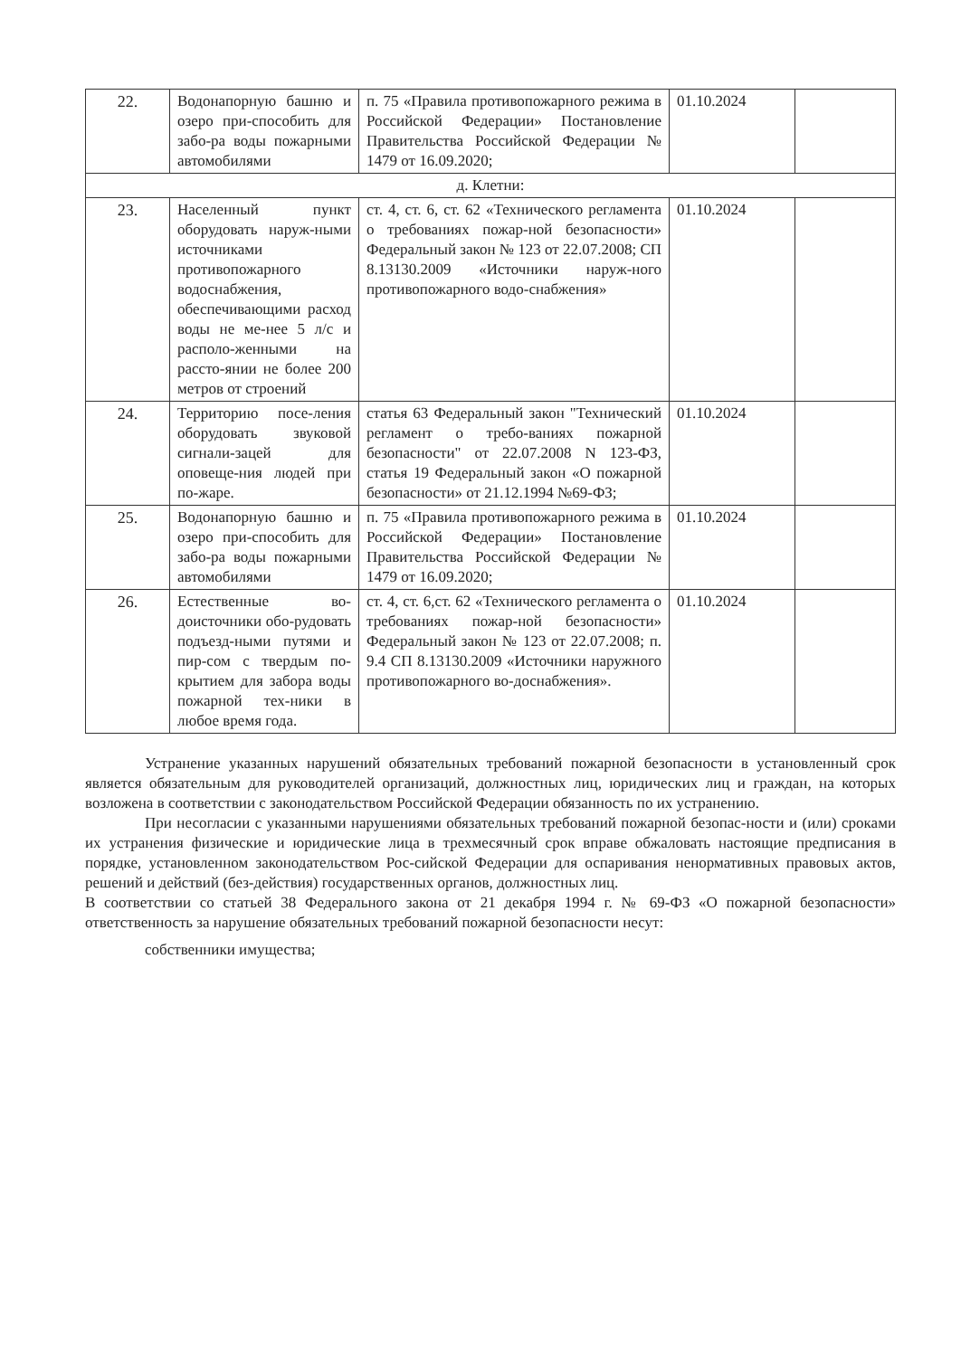| 22. | Водонапорную башню и озеро при-способить для забо-ра воды пожарными автомобилями | п. 75 «Правила противопожарного режима в Российской Федерации» Постановление Правительства Российской Федерации № 1479 от 16.09.2020; | 01.10.2024 | |
| д. Клетни: | | | | |
| 23. | Населенный пункт оборудовать наруж-ными источниками противопожарного водоснабжения, обеспечивающими расход воды не ме-нее 5 л/с и располо-женными на рассто-янии не более 200 метров от строений | ст. 4, ст. 6, ст. 62 «Технического регламента о требованиях пожар-ной безопасности» Федеральный закон № 123 от 22.07.2008; СП 8.13130.2009 «Источники наруж-ного противопожарного водо-снабжения» | 01.10.2024 | |
| 24. | Территорию посе-ления оборудовать звуковой сигнали-зацей для оповеще-ния людей при по-жаре. | статья 63 Федеральный закон "Технический регламент о требо-ваниях пожарной безопасности" от 22.07.2008 N 123-ФЗ, статья 19 Федеральный закон «О пожарной безопасности» от 21.12.1994 №69-ФЗ; | 01.10.2024 | |
| 25. | Водонапорную башню и озеро при-способить для забо-ра воды пожарными автомобилями | п. 75 «Правила противопожарного режима в Российской Федерации» Постановление Правительства Российской Федерации № 1479 от 16.09.2020; | 01.10.2024 | |
| 26. | Естественные во-доисточники обо-рудовать подъезд-ными путями и пир-сом с твердым по-крытием для забора воды пожарной тех-ники в любое время года. | ст. 4, ст. 6,ст. 62 «Технического регламента о требованиях пожар-ной безопасности» Федеральный закон № 123 от 22.07.2008; п. 9.4 СП 8.13130.2009 «Источники наружного противопожарного во-доснабжения». | 01.10.2024 | |
Устранение указанных нарушений обязательных требований пожарной безопасности в установленный срок является обязательным для руководителей организаций, должностных лиц, юридических лиц и граждан, на которых возложена в соответствии с законодательством Российской Федерации обязанность по их устранению.
При несогласии с указанными нарушениями обязательных требований пожарной безопас-ности и (или) сроками их устранения физические и юридические лица в трехмесячный срок вправе обжаловать настоящие предписания в порядке, установленном законодательством Рос-сийской Федерации для оспаривания ненормативных правовых актов, решений и действий (без-действия) государственных органов, должностных лиц.
В соответствии со статьей 38 Федерального закона от 21 декабря 1994 г. № 69-ФЗ «О пожарной безопасности» ответственность за нарушение обязательных требований пожарной безопасности несут:
собственники имущества;